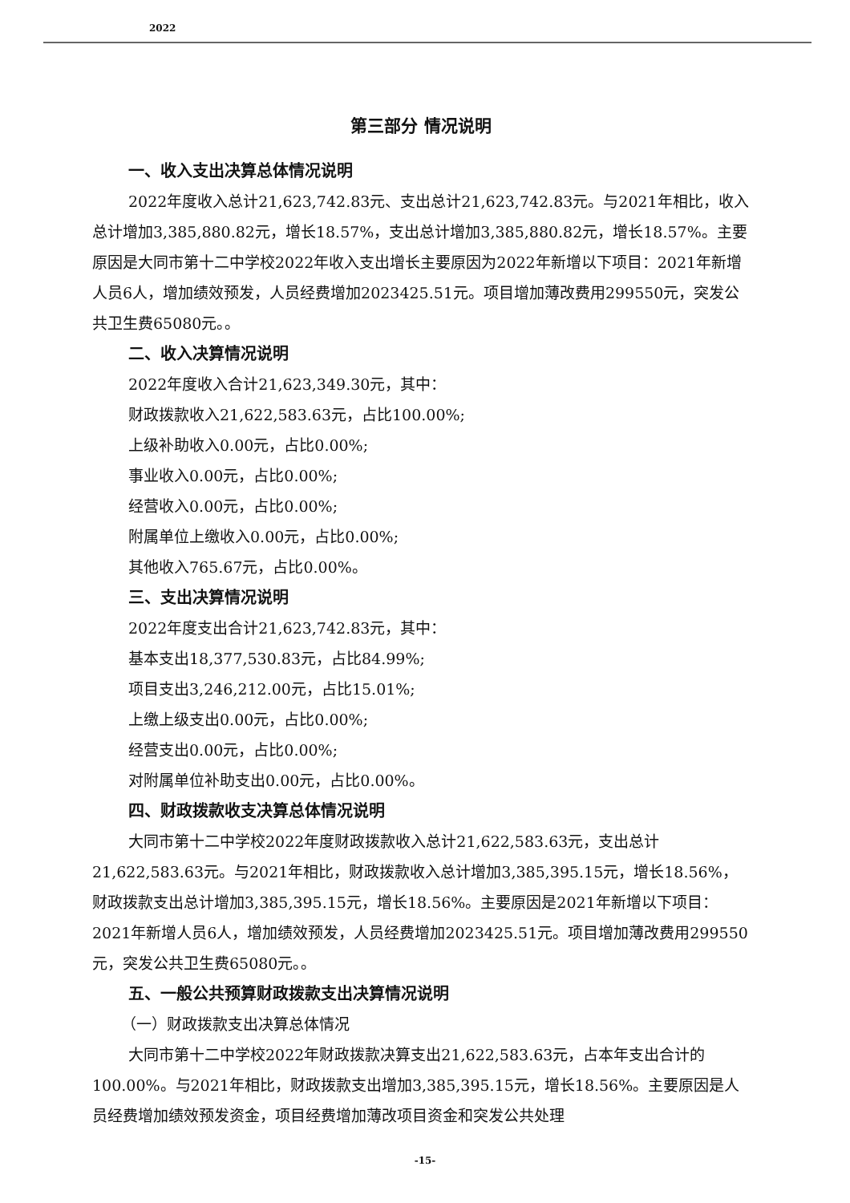2022
第三部分 情况说明
一、收入支出决算总体情况说明
2022年度收入总计21,623,742.83元、支出总计21,623,742.83元。与2021年相比，收入总计增加3,385,880.82元，增长18.57%，支出总计增加3,385,880.82元，增长18.57%。主要原因是大同市第十二中学校2022年收入支出增长主要原因为2022年新增以下项目：2021年新增人员6人，增加绩效预发，人员经费增加2023425.51元。项目增加薄改费用299550元，突发公共卫生费65080元。。
二、收入决算情况说明
2022年度收入合计21,623,349.30元，其中：
财政拨款收入21,622,583.63元，占比100.00%;
上级补助收入0.00元，占比0.00%;
事业收入0.00元，占比0.00%;
经营收入0.00元，占比0.00%;
附属单位上缴收入0.00元，占比0.00%;
其他收入765.67元，占比0.00%。
三、支出决算情况说明
2022年度支出合计21,623,742.83元，其中：
基本支出18,377,530.83元，占比84.99%;
项目支出3,246,212.00元，占比15.01%;
上缴上级支出0.00元，占比0.00%;
经营支出0.00元，占比0.00%;
对附属单位补助支出0.00元，占比0.00%。
四、财政拨款收支决算总体情况说明
大同市第十二中学校2022年度财政拨款收入总计21,622,583.63元，支出总计21,622,583.63元。与2021年相比，财政拨款收入总计增加3,385,395.15元，增长18.56%，财政拨款支出总计增加3,385,395.15元，增长18.56%。主要原因是2021年新增以下项目：2021年新增人员6人，增加绩效预发，人员经费增加2023425.51元。项目增加薄改费用299550元，突发公共卫生费65080元。。
五、一般公共预算财政拨款支出决算情况说明
（一）财政拨款支出决算总体情况
大同市第十二中学校2022年财政拨款决算支出21,622,583.63元，占本年支出合计的100.00%。与2021年相比，财政拨款支出增加3,385,395.15元，增长18.56%。主要原因是人员经费增加绩效预发资金，项目经费增加薄改项目资金和突发公共处理
-15-